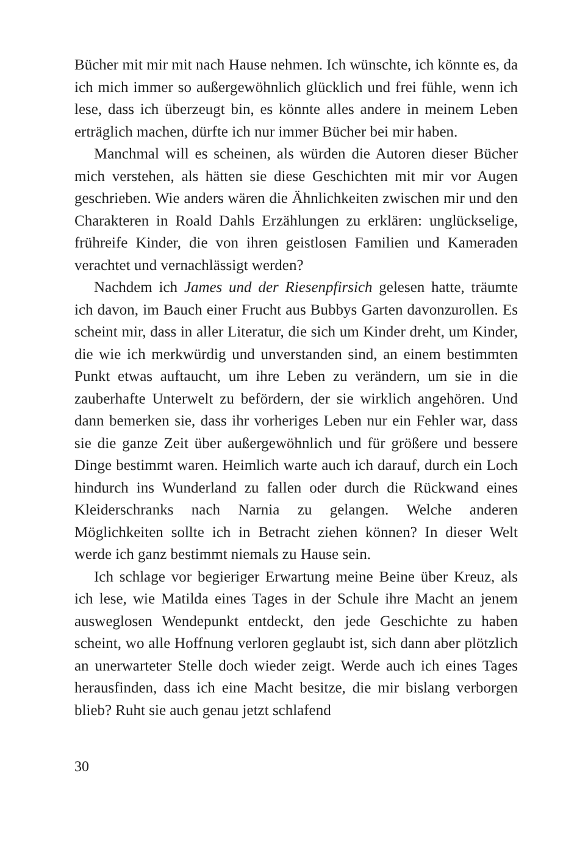Bücher mit mir mit nach Hause nehmen. Ich wünschte, ich könnte es, da ich mich immer so außergewöhnlich glücklich und frei fühle, wenn ich lese, dass ich überzeugt bin, es könnte alles andere in meinem Leben erträglich machen, dürfte ich nur immer Bücher bei mir haben.
Manchmal will es scheinen, als würden die Autoren dieser Bücher mich verstehen, als hätten sie diese Geschichten mit mir vor Augen geschrieben. Wie anders wären die Ähnlichkeiten zwischen mir und den Charakteren in Roald Dahls Erzählungen zu erklären: unglückselige, frühreife Kinder, die von ihren geistlosen Familien und Kameraden verachtet und vernachlässigt werden?
Nachdem ich James und der Riesenpfirsich gelesen hatte, träumte ich davon, im Bauch einer Frucht aus Bubbys Garten davonzurollen. Es scheint mir, dass in aller Literatur, die sich um Kinder dreht, um Kinder, die wie ich merkwürdig und unverstanden sind, an einem bestimmten Punkt etwas auftaucht, um ihre Leben zu verändern, um sie in die zauberhafte Unterwelt zu befördern, der sie wirklich angehören. Und dann bemerken sie, dass ihr vorheriges Leben nur ein Fehler war, dass sie die ganze Zeit über außergewöhnlich und für größere und bessere Dinge bestimmt waren. Heimlich warte auch ich darauf, durch ein Loch hindurch ins Wunderland zu fallen oder durch die Rückwand eines Kleiderschranks nach Narnia zu gelangen. Welche anderen Möglichkeiten sollte ich in Betracht ziehen können? In dieser Welt werde ich ganz bestimmt niemals zu Hause sein.
Ich schlage vor begieriger Erwartung meine Beine über Kreuz, als ich lese, wie Matilda eines Tages in der Schule ihre Macht an jenem ausweglosen Wendepunkt entdeckt, den jede Geschichte zu haben scheint, wo alle Hoffnung verloren geglaubt ist, sich dann aber plötzlich an unerwarteter Stelle doch wieder zeigt. Werde auch ich eines Tages herausfinden, dass ich eine Macht besitze, die mir bislang verborgen blieb? Ruht sie auch genau jetzt schlafend
30